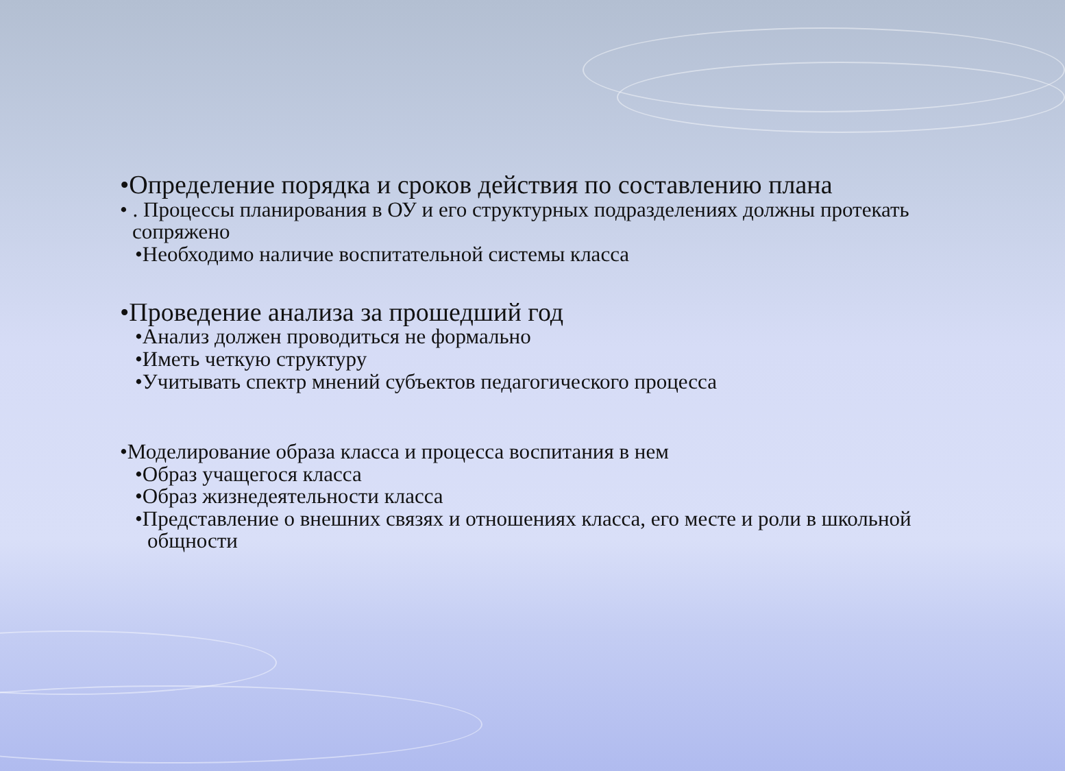•Определение порядка и сроков действия по составлению плана
• . Процессы планирования в ОУ и его структурных подразделениях должны протекать сопряжено
•Необходимо наличие воспитательной системы класса
•Проведение анализа за прошедший год
•Анализ должен проводиться не формально
•Иметь четкую структуру
•Учитывать спектр мнений субъектов педагогического процесса
•Моделирование образа класса и процесса воспитания в нем
•Образ учащегося класса
•Образ жизнедеятельности класса
•Представление о внешних связях и отношениях класса, его месте и роли в школьной общности